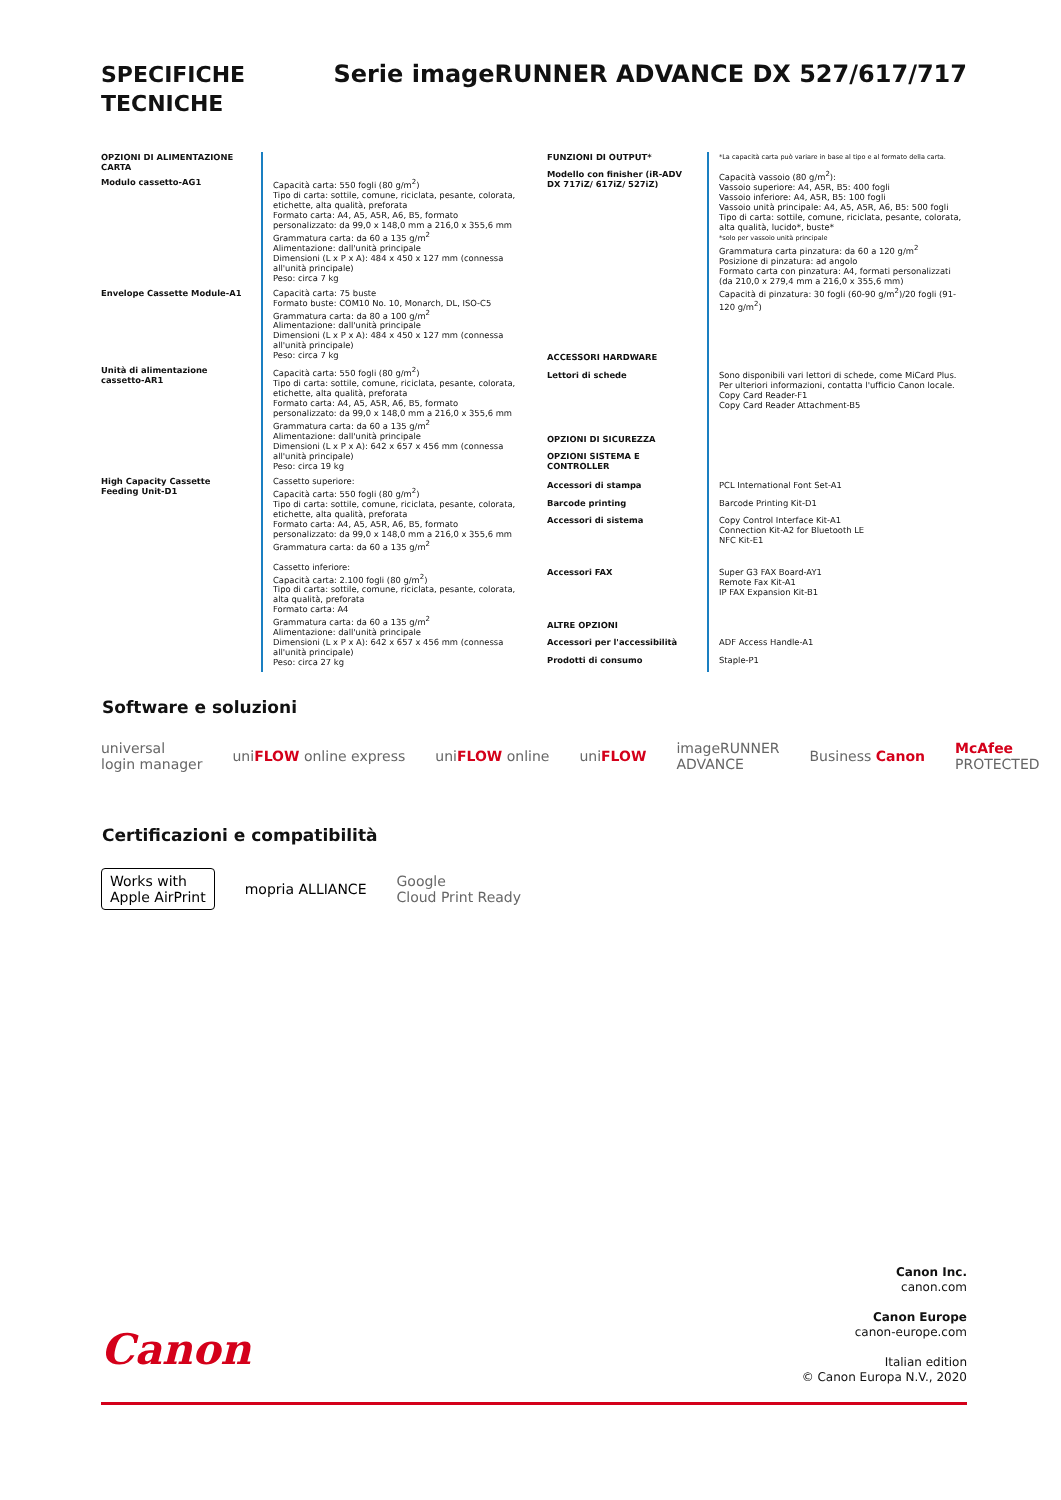SPECIFICHE
TECNICHE
Serie imageRUNNER ADVANCE DX 527/617/717
| OPZIONI DI ALIMENTAZIONE CARTA | |
| Modulo cassetto-AG1 | Capacità carta: 550 fogli (80 g/m<sup>2</sup>) Tipo di carta: sottile, comune, riciclata, pesante, colorata, etichette, alta qualità, preforata Formato carta: A4, A5, A5R, A6, B5, formato personalizzato: da 99,0 x 148,0 mm a 216,0 x 355,6 mm Grammatura carta: da 60 a 135 g/m<sup>2</sup> Alimentazione: dall'unità principale Dimensioni (L x P x A): 484 x 450 x 127 mm (connessa all'unità principale) Peso: circa 7 kg |
| Envelope Cassette Module-A1 | Capacità carta: 75 buste Formato buste: COM10 No. 10, Monarch, DL, ISO-C5 Grammatura carta: da 80 a 100 g/m<sup>2</sup> Alimentazione: dall'unità principale Dimensioni (L x P x A): 484 x 450 x 127 mm (connessa all'unità principale) Peso: circa 7 kg |
| Unità di alimentazione cassetto-AR1 | Capacità carta: 550 fogli (80 g/m<sup>2</sup>) Tipo di carta: sottile, comune, riciclata, pesante, colorata, etichette, alta qualità, preforata Formato carta: A4, A5, A5R, A6, B5, formato personalizzato: da 99,0 x 148,0 mm a 216,0 x 355,6 mm Grammatura carta: da 60 a 135 g/m<sup>2</sup> Alimentazione: dall'unità principale Dimensioni (L x P x A): 642 x 657 x 456 mm (connessa all'unità principale) Peso: circa 19 kg |
| High Capacity Cassette Feeding Unit-D1 | Cassetto superiore: Capacità carta: 550 fogli (80 g/m<sup>2</sup>) Tipo di carta: sottile, comune, riciclata, pesante, colorata, etichette, alta qualità, preforata Formato carta: A4, A5, A5R, A6, B5, formato personalizzato: da 99,0 x 148,0 mm a 216,0 x 355,6 mm Grammatura carta: da 60 a 135 g/m<sup>2</sup> Cassetto inferiore: Capacità carta: 2.100 fogli (80 g/m<sup>2</sup>) Tipo di carta: sottile, comune, riciclata, pesante, colorata, alta qualità, preforata Formato carta: A4 Grammatura carta: da 60 a 135 g/m<sup>2</sup> Alimentazione: dall'unità principale Dimensioni (L x P x A): 642 x 657 x 456 mm (connessa all'unità principale) Peso: circa 27 kg |
| FUNZIONI DI OUTPUT* | *La capacità carta può variare in base al tipo e al formato della carta. |
| Modello con finisher (iR-ADV DX 717iZ/ 617iZ/ 527iZ) | Capacità vassoio (80 g/m<sup>2</sup>): Vassoio superiore: A4, A5R, B5: 400 fogli Vassoio inferiore: A4, A5R, B5: 100 fogli Vassoio unità principale: A4, A5, A5R, A6, B5: 500 fogli Tipo di carta: sottile, comune, riciclata, pesante, colorata, alta qualità, lucido*, buste* *solo per vassoio unità principale Grammatura carta pinzatura: da 60 a 120 g/m<sup>2</sup> Posizione di pinzatura: ad angolo Formato carta con pinzatura: A4, formati personalizzati (da 210,0 x 279,4 mm a 216,0 x 355,6 mm) Capacità di pinzatura: 30 fogli (60-90 g/m<sup>2</sup>)/20 fogli (91-120 g/m<sup>2</sup>) |
| ACCESSORI HARDWARE | |
| Lettori di schede | Sono disponibili vari lettori di schede, come MiCard Plus. Per ulteriori informazioni, contatta l'ufficio Canon locale. Copy Card Reader-F1 Copy Card Reader Attachment-B5 |
| OPZIONI DI SICUREZZA | |
| OPZIONI SISTEMA E CONTROLLER | |
| Accessori di stampa | PCL International Font Set-A1 |
| Barcode printing | Barcode Printing Kit-D1 |
| Accessori di sistema | Copy Control Interface Kit-A1 Connection Kit-A2 for Bluetooth LE NFC Kit-E1 |
| Accessori FAX | Super G3 FAX Board-AY1 Remote Fax Kit-A1 IP FAX Expansion Kit-B1 |
| ALTRE OPZIONI | |
| Accessori per l'accessibilità | ADF Access Handle-A1 |
| Prodotti di consumo | Staple-P1 |
Software e soluzioni
universal
login manager uniFLOW online express uniFLOW online uniFLOW imageRUNNER
ADVANCE Business Canon McAfee
PROTECTED
Certificazioni e compatibilità
Works with
Apple AirPrint mopria ALLIANCE Google
Cloud Print Ready
Canon Inc.
canon.com
Canon Europe
canon-europe.com
Italian edition
© Canon Europa N.V., 2020
Canon